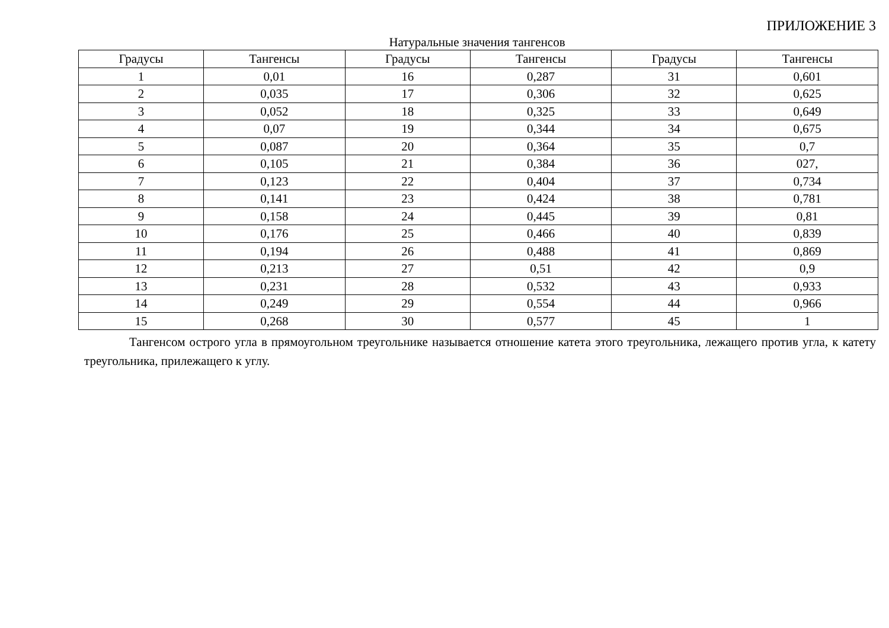ПРИЛОЖЕНИЕ 3
Натуральные значения тангенсов
| Градусы | Тангенсы | Градусы | Тангенсы | Градусы | Тангенсы |
| --- | --- | --- | --- | --- | --- |
| 1 | 0,01 | 16 | 0,287 | 31 | 0,601 |
| 2 | 0,035 | 17 | 0,306 | 32 | 0,625 |
| 3 | 0,052 | 18 | 0,325 | 33 | 0,649 |
| 4 | 0,07 | 19 | 0,344 | 34 | 0,675 |
| 5 | 0,087 | 20 | 0,364 | 35 | 0,7 |
| 6 | 0,105 | 21 | 0,384 | 36 | 027, |
| 7 | 0,123 | 22 | 0,404 | 37 | 0,734 |
| 8 | 0,141 | 23 | 0,424 | 38 | 0,781 |
| 9 | 0,158 | 24 | 0,445 | 39 | 0,81 |
| 10 | 0,176 | 25 | 0,466 | 40 | 0,839 |
| 11 | 0,194 | 26 | 0,488 | 41 | 0,869 |
| 12 | 0,213 | 27 | 0,51 | 42 | 0,9 |
| 13 | 0,231 | 28 | 0,532 | 43 | 0,933 |
| 14 | 0,249 | 29 | 0,554 | 44 | 0,966 |
| 15 | 0,268 | 30 | 0,577 | 45 | 1 |
Тангенсом острого угла в прямоугольном треугольнике называется отношение катета этого треугольника, лежащего против угла, к катету треугольника, прилежащего к углу.